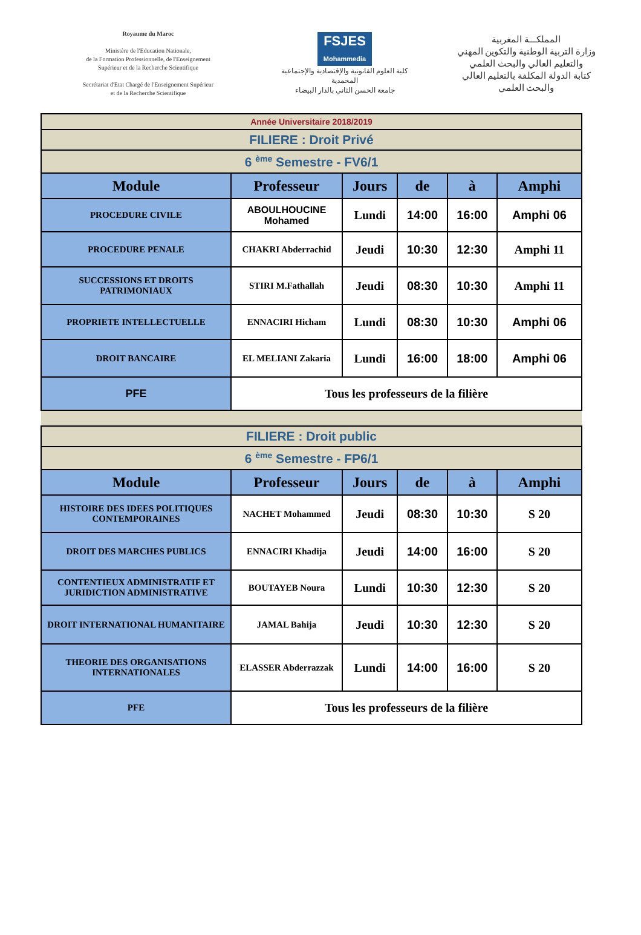Royaume du Maroc
Ministère de l'Education Nationale,
de la Formation Professionnelle, de l'Enseignement
Supérieur et de la Recherche Scientifique
Secrétariat d'Etat Chargé de l'Enseignement Supérieur
et de la Recherche Scientifique
FSJES
Mohammedia
كلية العلوم القانونية والإقتصادية والإجتماعية المحمدية
جامعة الحسن الثاني بالدار البيضاء
المملكـــة المغربية
وزارة التربية الوطنية والتكوين المهني والتعليم العالي والبحث العلمي
كتابة الدولة المكلفة بالتعليم العالي والبحث العلمي
| Année Universitaire 2018/2019 | | | | | |
| FILIERE : Droit Privé | | | | | |
| 6 <sup>ème</sup> Semestre - FV6/1 | | | | | |
| Module | Professeur | Jours | de | à | Amphi |
| PROCEDURE CIVILE | ABOULHOUCINE Mohamed | Lundi | 14:00 | 16:00 | Amphi 06 |
| PROCEDURE PENALE | CHAKRI Abderrachid | Jeudi | 10:30 | 12:30 | Amphi 11 |
| SUCCESSIONS ET DROITS PATRIMONIAUX | STIRI M.Fathallah | Jeudi | 08:30 | 10:30 | Amphi 11 |
| PROPRIETE INTELLECTUELLE | ENNACIRI Hicham | Lundi | 08:30 | 10:30 | Amphi 06 |
| DROIT BANCAIRE | EL MELIANI Zakaria | Lundi | 16:00 | 18:00 | Amphi 06 |
| PFE | Tous les professeurs de la filière | | | | |
| FILIERE : Droit public | | | | | |
| 6 <sup>ème</sup> Semestre - FP6/1 | | | | | |
| Module | Professeur | Jours | de | à | Amphi |
| HISTOIRE DES IDEES POLITIQUES CONTEMPORAINES | NACHET Mohammed | Jeudi | 08:30 | 10:30 | S 20 |
| DROIT DES MARCHES PUBLICS | ENNACIRI Khadija | Jeudi | 14:00 | 16:00 | S 20 |
| CONTENTIEUX ADMINISTRATIF ET JURIDICTION ADMINISTRATIVE | BOUTAYEB Noura | Lundi | 10:30 | 12:30 | S 20 |
| DROIT INTERNATIONAL HUMANITAIRE | JAMAL Bahija | Jeudi | 10:30 | 12:30 | S 20 |
| THEORIE DES ORGANISATIONS INTERNATIONALES | ELASSER Abderrazzak | Lundi | 14:00 | 16:00 | S 20 |
| PFE | Tous les professeurs de la filière | | | | |